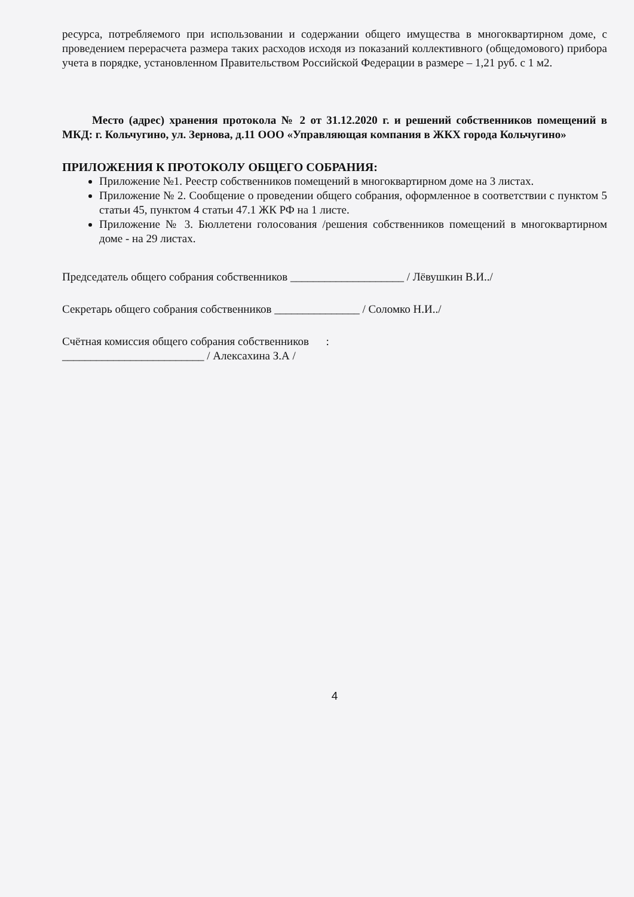ресурса, потребляемого при использовании и содержании общего имущества в многоквартирном доме, с проведением перерасчета размера таких расходов исходя из показаний коллективного (общедомового) прибора учета в порядке, установленном Правительством Российской Федерации в размере – 1,21 руб. с 1 м2.
Место (адрес) хранения протокола № 2 от 31.12.2020 г. и решений собственников помещений в МКД: г. Кольчугино, ул. Зернова, д.11 ООО «Управляющая компания в ЖКХ города Кольчугино»
ПРИЛОЖЕНИЯ К ПРОТОКОЛУ ОБЩЕГО СОБРАНИЯ:
Приложение №1. Реестр собственников помещений в многоквартирном доме на 3 листах.
Приложение № 2. Сообщение о проведении общего собрания, оформленное в соответствии с пунктом 5 статьи 45, пунктом 4 статьи 47.1 ЖК РФ на 1 листе.
Приложение № 3. Бюллетени голосования /решения собственников помещений в многоквартирном доме - на 29 листах.
Председатель общего собрания собственников ____________________ / Лёвушкин В.И../
Секретарь общего собрания собственников _______________ / Соломко Н.И../
Счётная комиссия общего собрания собственников :
_________________________ / Алексахина З.А /
4